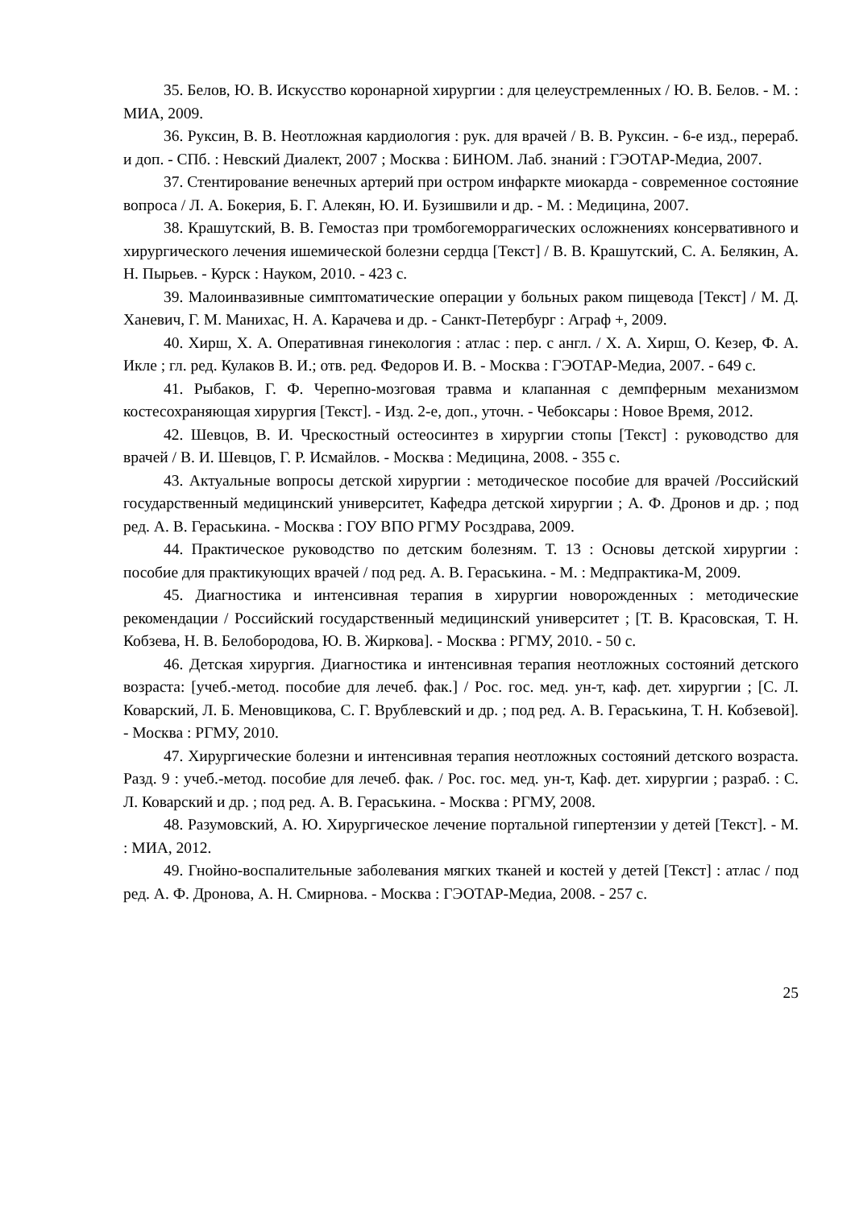35. Белов, Ю. В. Искусство коронарной хирургии : для целеустремленных / Ю. В. Белов. - М. : МИА, 2009.
36. Руксин, В. В. Неотложная кардиология : рук. для врачей / В. В. Руксин. - 6-е изд., перераб. и доп. - СПб. : Невский Диалект, 2007 ; Москва : БИНОМ. Лаб. знаний : ГЭОТАР-Медиа, 2007.
37. Стентирование венечных артерий при остром инфаркте миокарда - современное состояние вопроса / Л. А. Бокерия, Б. Г. Алекян, Ю. И. Бузишвили и др. - М. : Медицина, 2007.
38. Крашутский, В. В. Гемостаз при тромбогеморрагических осложнениях консервативного и хирургического лечения ишемической болезни сердца [Текст] / В. В. Крашутский, С. А. Белякин, А. Н. Пырьев. - Курск : Науком, 2010. - 423 с.
39. Малоинвазивные симптоматические операции у больных раком пищевода [Текст] / М. Д. Ханевич, Г. М. Манихас, Н. А. Карачева и др. - Санкт-Петербург : Аграф +, 2009.
40. Хирш, Х. А. Оперативная гинекология : атлас : пер. с англ. / Х. А. Хирш, О. Кезер, Ф. А. Икле ; гл. ред. Кулаков В. И.; отв. ред. Федоров И. В. - Москва : ГЭОТАР-Медиа, 2007. - 649 с.
41. Рыбаков, Г. Ф. Черепно-мозговая травма и клапанная с демпферным механизмом костесохраняющая хирургия [Текст]. - Изд. 2-е, доп., уточн. - Чебоксары : Новое Время, 2012.
42. Шевцов, В. И. Чрескостный остеосинтез в хирургии стопы [Текст] : руководство для врачей / В. И. Шевцов, Г. Р. Исмайлов. - Москва : Медицина, 2008. - 355 с.
43. Актуальные вопросы детской хирургии : методическое пособие для врачей /Российский государственный медицинский университет, Кафедра детской хирургии ; А. Ф. Дронов и др. ; под ред. А. В. Гераськина. - Москва : ГОУ ВПО РГМУ Росздрава, 2009.
44. Практическое руководство по детским болезням. Т. 13 : Основы детской хирургии : пособие для практикующих врачей / под ред. А. В. Гераськина. - М. : Медпрактика-М, 2009.
45. Диагностика и интенсивная терапия в хирургии новорожденных : методические рекомендации / Российский государственный медицинский университет ; [Т. В. Красовская, Т. Н. Кобзева, Н. В. Белобородова, Ю. В. Жиркова]. - Москва : РГМУ, 2010. - 50 с.
46. Детская хирургия. Диагностика и интенсивная терапия неотложных состояний детского возраста: [учеб.-метод. пособие для лечеб. фак.] / Рос. гос. мед. ун-т, каф. дет. хирургии ; [С. Л. Коварский, Л. Б. Меновщикова, С. Г. Врублевский и др. ; под ред. А. В. Гераськина, Т. Н. Кобзевой]. - Москва : РГМУ, 2010.
47. Хирургические болезни и интенсивная терапия неотложных состояний детского возраста. Разд. 9 : учеб.-метод. пособие для лечеб. фак. / Рос. гос. мед. ун-т, Каф. дет. хирургии ; разраб. : С. Л. Коварский и др. ; под ред. А. В. Гераськина. - Москва : РГМУ, 2008.
48. Разумовский, А. Ю. Хирургическое лечение портальной гипертензии у детей [Текст]. - М. : МИА, 2012.
49. Гнойно-воспалительные заболевания мягких тканей и костей у детей [Текст] : атлас / под ред. А. Ф. Дронова, А. Н. Смирнова. - Москва : ГЭОТАР-Медиа, 2008. - 257 с.
25